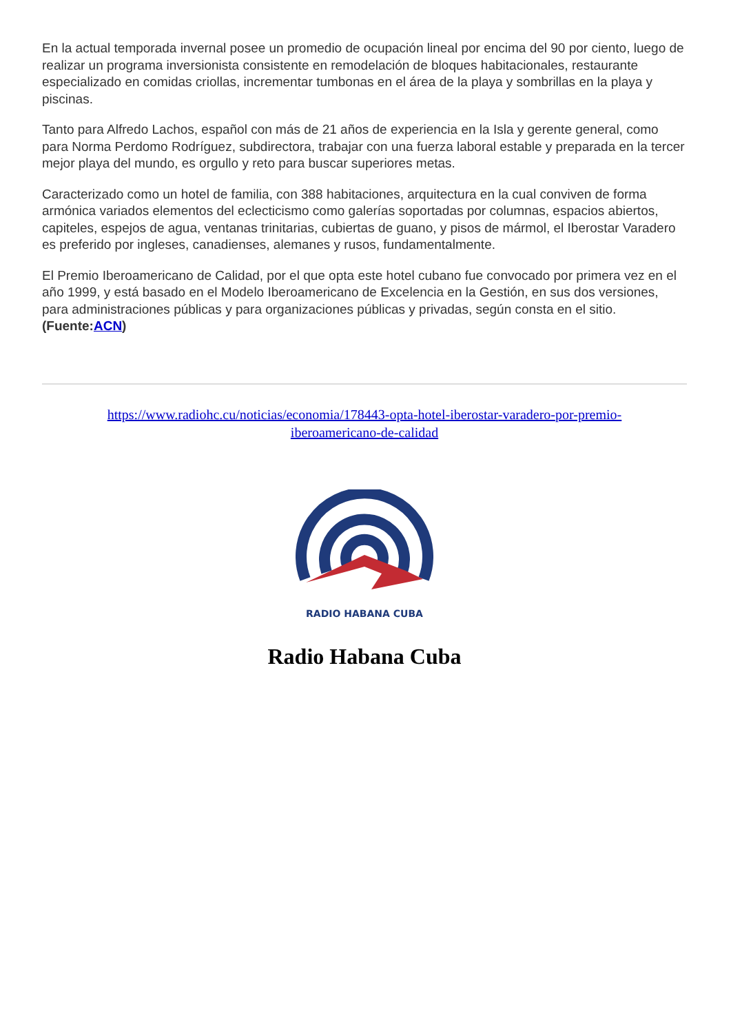En la actual temporada invernal posee un promedio de ocupación lineal por encima del 90 por ciento, luego de realizar un programa inversionista consistente en remodelación de bloques habitacionales, restaurante especializado en comidas criollas, incrementar tumbonas en el área de la playa y sombrillas en la playa y piscinas.
Tanto para Alfredo Lachos, español con más de 21 años de experiencia en la Isla y gerente general, como para Norma Perdomo Rodríguez, subdirectora, trabajar con una fuerza laboral estable y preparada en la tercer mejor playa del mundo, es orgullo y reto para buscar superiores metas.
Caracterizado como un hotel de familia, con 388 habitaciones, arquitectura en la cual conviven de forma armónica variados elementos del eclecticismo como galerías soportadas por columnas, espacios abiertos, capiteles, espejos de agua, ventanas trinitarias, cubiertas de guano, y pisos de mármol, el Iberostar Varadero es preferido por ingleses, canadienses, alemanes y rusos, fundamentalmente.
El Premio Iberoamericano de Calidad, por el que opta este hotel cubano fue convocado por primera vez en el año 1999, y está basado en el Modelo Iberoamericano de Excelencia en la Gestión, en sus dos versiones, para administraciones públicas y para organizaciones públicas y privadas, según consta en el sitio. (Fuente:ACN)
https://www.radiohc.cu/noticias/economia/178443-opta-hotel-iberostar-varadero-por-premio-iberoamericano-de-calidad
RADIO HABANA CUBA
Radio Habana Cuba